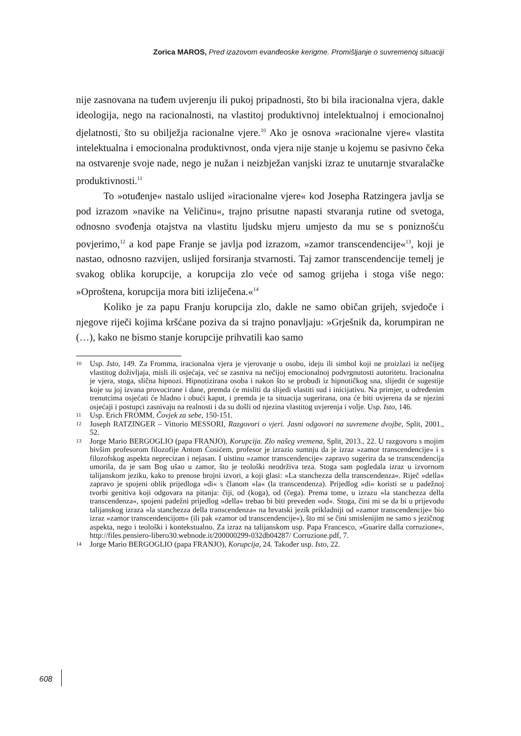Zorica MAROS, Pred izazovom evanđeoske kerigme. Promišljanje o suvremenoj situaciji
nije zasnovana na tuđem uvjerenju ili pukoj pripadnosti, što bi bila iracionalna vjera, dakle ideologija, nego na racionalnosti, na vlastitoj produktivnoj intelektualnoj i emocionalnoj djelatnosti, što su obilježja racionalne vjere.<sup>10</sup> Ako je osnova »racionalne vjere« vlastita intelektualna i emocionalna produktivnost, onda vjera nije stanje u kojemu se pasivno čeka na ostvarenje svoje nade, nego je nužan i neizbježan vanjski izraz te unutarnje stvaralačke produktivnosti.<sup>11</sup>
To »otuđenje« nastalo uslijed »iracionalne vjere« kod Josepha Ratzingera javlja se pod izrazom »navike na Veličinu«, trajno prisutne napasti stvaranja rutine od svetoga, odnosno svođenja otajstva na vlastitu ljudsku mjeru umjesto da mu se s poniznošću povjerimo,<sup>12</sup> a kod pape Franje se javlja pod izrazom, »zamor transcendencije«<sup>13</sup>, koji je nastao, odnosno razvijen, uslijed forsiranja stvarnosti. Taj zamor transcendencije temelj je svakog oblika korupcije, a korupcija zlo veće od samog grijeha i stoga više nego: »Oproštena, korupcija mora biti izliječena.«<sup>14</sup>
Koliko je za papu Franju korupcija zlo, dakle ne samo običan grijeh, svjedoče i njegove riječi kojima kršćane poziva da si trajno ponavljaju: »Grješnik da, korumpiran ne (…), kako ne bismo stanje korupcije prihvatili kao samo
10 Usp. Isto, 149. Za Fromma, iracionalna vjera je vjerovanje u osobu, ideju ili simbol koji ne proizlazi iz nečijeg vlastitog doživljaja, misli ili osjećaja, već se zasniva na nečijoj emocionalnoj podvrgnutosti autoritetu. Iracionalna je vjera, stoga, slična hipnozi. Hipnotizirana osoba i nakon što se probudi iz hipnotičkog sna, slijedit će sugestije koje su joj izvana provocirane i dane, premda će misliti da slijedi vlastiti sud i inicijativu. Na primjer, u određenim trenutcima osjećati će hladno i obući kaput, i premda je ta situacija sugerirana, ona će biti uvjerena da se njezini osjećaji i postupci zasnivaju na realnosti i da su došli od njezina vlastitog uvjerenja i volje. Usp. Isto, 146.
11 Usp. Erich FROMM, Čovjek za sebe, 150-151.
12 Joseph RATZINGER – Vittorio MESSORI, Razgovori o vjeri. Jasni odgovori na suvremene dvojbe, Split, 2001., 52.
13 Jorge Mario BERGOGLIO (papa FRANJO), Korupcija. Zlo našeg vremena, Split, 2013., 22. U razgovoru s mojim bivšim profesorom filozofije Antom Ćosićem, profesor je izrazio sumnju da je izraz »zamor transcendencije« i s filozofskog aspekta neprecizan i nejasan. I uistinu »zamor transcendencije« zapravo sugerira da se transcendencija umorila, da je sam Bog ušao u zamor, što je teološki neodrživa teza. Stoga sam pogledala izraz u izvornom talijanskom jeziku, kako to prenose brojni izvori, a koji glasi: »La stanchezza della transcendenza«. Riječ »della« zapravo je spojeni oblik prijedloga »di« s članom »la« (la transcendenza). Prijedlog »di« koristi se u padežnoj tvorbi genitiva koji odgovara na pitanja: čiji, od (koga), od (čega). Prema tome, u izrazu »la stanchezza della transcendenza«, spojeni padežni prijedlog »della« trebao bi biti preveden »od«. Stoga, čini mi se da bi u prijevodu talijanskog izraza »la stanchezza della transcendenza« na hrvatski jezik prikladniji od »zamor transcendencije« bio izraz »zamor transcendencijom« (ili pak »zamor od transcendencije«), što mi se čini smislenijim ne samo s jezičnog aspekta, nego i teološki i kontekstualno. Za izraz na talijanskom usp. Papa Francesco, »Guarire dalla corruzione«, http://files.pensiero-libero30.webnode.it/200000299-032db04287/ Corruzione.pdf, 7.
14 Jorge Mario BERGOGLIO (papa FRANJO), Korupcija, 24. Također usp. Isto, 22.
608